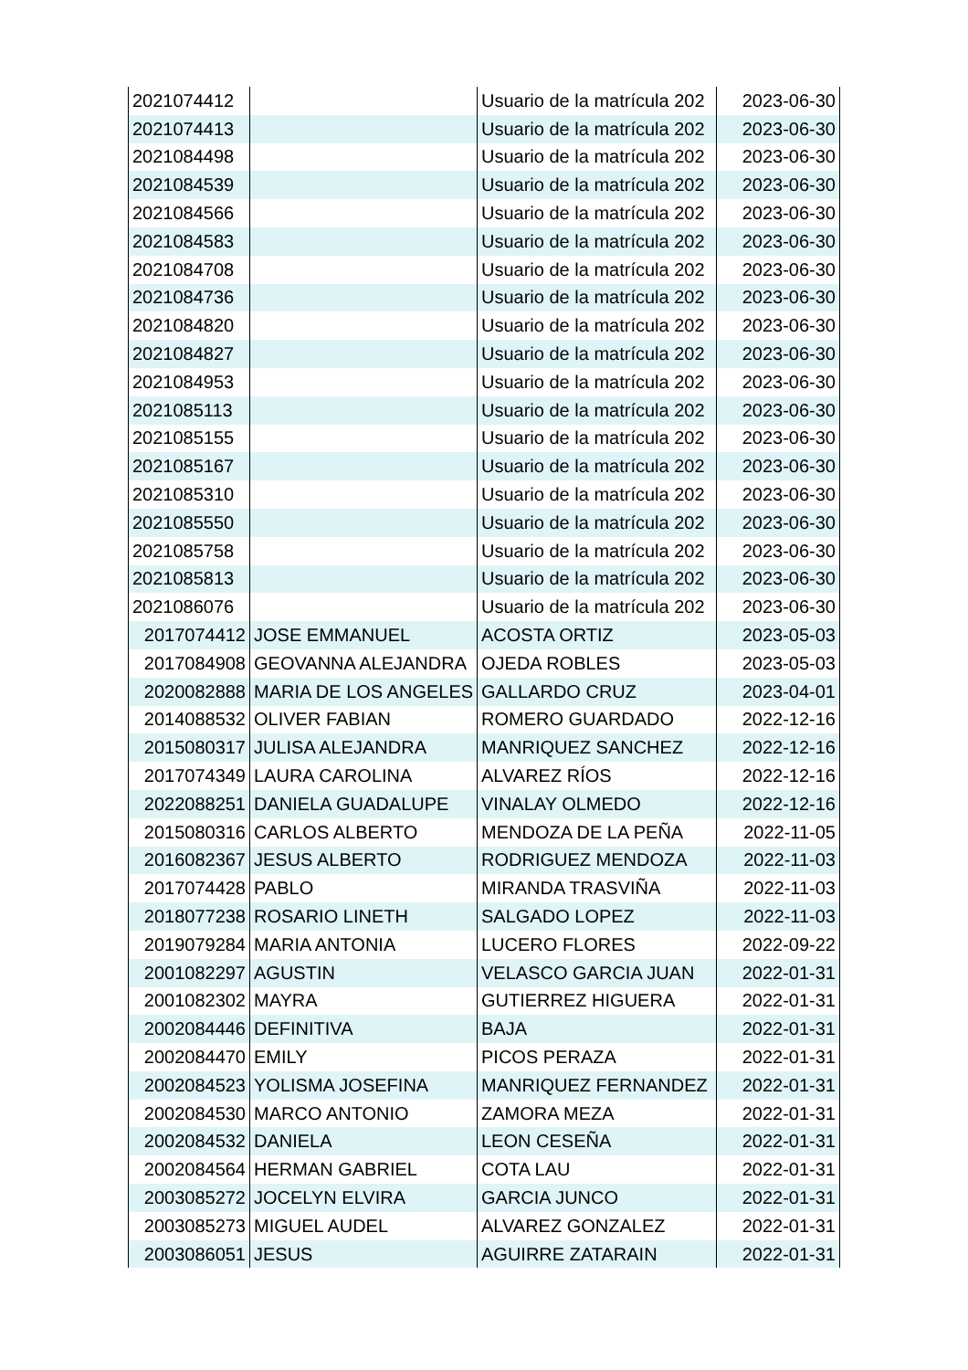| 2021074412 | | Usuario de la matrícula 202 | 2023-06-30 |
| 2021074413 | | Usuario de la matrícula 202 | 2023-06-30 |
| 2021084498 | | Usuario de la matrícula 202 | 2023-06-30 |
| 2021084539 | | Usuario de la matrícula 202 | 2023-06-30 |
| 2021084566 | | Usuario de la matrícula 202 | 2023-06-30 |
| 2021084583 | | Usuario de la matrícula 202 | 2023-06-30 |
| 2021084708 | | Usuario de la matrícula 202 | 2023-06-30 |
| 2021084736 | | Usuario de la matrícula 202 | 2023-06-30 |
| 2021084820 | | Usuario de la matrícula 202 | 2023-06-30 |
| 2021084827 | | Usuario de la matrícula 202 | 2023-06-30 |
| 2021084953 | | Usuario de la matrícula 202 | 2023-06-30 |
| 2021085113 | | Usuario de la matrícula 202 | 2023-06-30 |
| 2021085155 | | Usuario de la matrícula 202 | 2023-06-30 |
| 2021085167 | | Usuario de la matrícula 202 | 2023-06-30 |
| 2021085310 | | Usuario de la matrícula 202 | 2023-06-30 |
| 2021085550 | | Usuario de la matrícula 202 | 2023-06-30 |
| 2021085758 | | Usuario de la matrícula 202 | 2023-06-30 |
| 2021085813 | | Usuario de la matrícula 202 | 2023-06-30 |
| 2021086076 | | Usuario de la matrícula 202 | 2023-06-30 |
| 2017074412 | JOSE EMMANUEL | ACOSTA ORTIZ | 2023-05-03 |
| 2017084908 | GEOVANNA ALEJANDRA | OJEDA ROBLES | 2023-05-03 |
| 2020082888 | MARIA DE LOS ANGELES | GALLARDO CRUZ | 2023-04-01 |
| 2014088532 | OLIVER FABIAN | ROMERO GUARDADO | 2022-12-16 |
| 2015080317 | JULISA ALEJANDRA | MANRIQUEZ SANCHEZ | 2022-12-16 |
| 2017074349 | LAURA CAROLINA | ALVAREZ RÍOS | 2022-12-16 |
| 2022088251 | DANIELA GUADALUPE | VINALAY OLMEDO | 2022-12-16 |
| 2015080316 | CARLOS ALBERTO | MENDOZA DE LA PEÑA | 2022-11-05 |
| 2016082367 | JESUS ALBERTO | RODRIGUEZ MENDOZA | 2022-11-03 |
| 2017074428 | PABLO | MIRANDA TRASVIÑA | 2022-11-03 |
| 2018077238 | ROSARIO LINETH | SALGADO LOPEZ | 2022-11-03 |
| 2019079284 | MARIA ANTONIA | LUCERO FLORES | 2022-09-22 |
| 2001082297 | AGUSTIN | VELASCO GARCIA JUAN | 2022-01-31 |
| 2001082302 | MAYRA | GUTIERREZ HIGUERA | 2022-01-31 |
| 2002084446 | DEFINITIVA | BAJA | 2022-01-31 |
| 2002084470 | EMILY | PICOS PERAZA | 2022-01-31 |
| 2002084523 | YOLISMA JOSEFINA | MANRIQUEZ FERNANDEZ | 2022-01-31 |
| 2002084530 | MARCO ANTONIO | ZAMORA MEZA | 2022-01-31 |
| 2002084532 | DANIELA | LEON CESEÑA | 2022-01-31 |
| 2002084564 | HERMAN GABRIEL | COTA LAU | 2022-01-31 |
| 2003085272 | JOCELYN ELVIRA | GARCIA JUNCO | 2022-01-31 |
| 2003085273 | MIGUEL AUDEL | ALVAREZ GONZALEZ | 2022-01-31 |
| 2003086051 | JESUS | AGUIRRE ZATARAIN | 2022-01-31 |